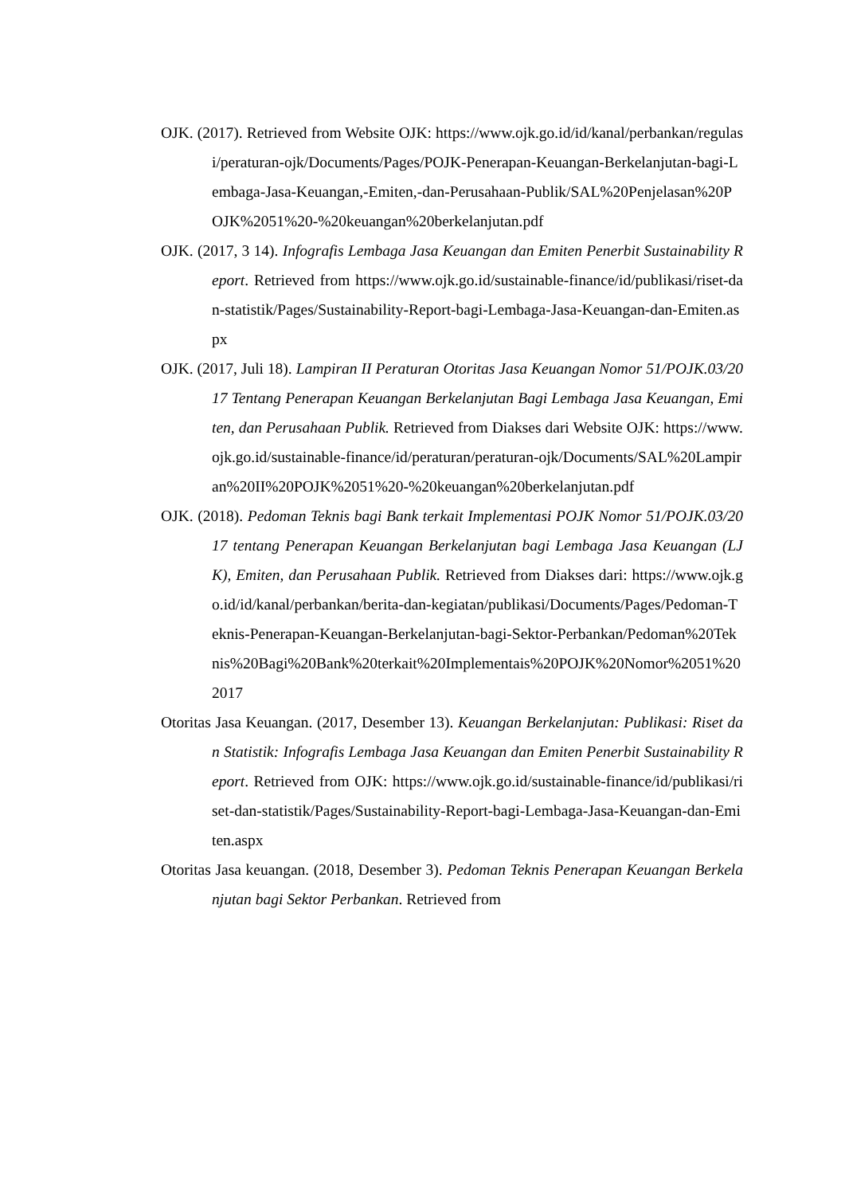OJK. (2017). Retrieved from Website OJK: https://www.ojk.go.id/id/kanal/perbankan/regulasi/peraturan-ojk/Documents/Pages/POJK-Penerapan-Keuangan-Berkelanjutan-bagi-Lembaga-Jasa-Keuangan,-Emiten,-dan-Perusahaan-Publik/SAL%20Penjelasan%20POJK%2051%20-%20keuangan%20berkelanjutan.pdf
OJK. (2017, 3 14). Infografis Lembaga Jasa Keuangan dan Emiten Penerbit Sustainability Report. Retrieved from https://www.ojk.go.id/sustainable-finance/id/publikasi/riset-dan-statistik/Pages/Sustainability-Report-bagi-Lembaga-Jasa-Keuangan-dan-Emiten.aspx
OJK. (2017, Juli 18). Lampiran II Peraturan Otoritas Jasa Keuangan Nomor 51/POJK.03/2017 Tentang Penerapan Keuangan Berkelanjutan Bagi Lembaga Jasa Keuangan, Emiten, dan Perusahaan Publik. Retrieved from Diakses dari Website OJK: https://www.ojk.go.id/sustainable-finance/id/peraturan/peraturan-ojk/Documents/SAL%20Lampiran%20II%20POJK%2051%20-%20keuangan%20berkelanjutan.pdf
OJK. (2018). Pedoman Teknis bagi Bank terkait Implementasi POJK Nomor 51/POJK.03/2017 tentang Penerapan Keuangan Berkelanjutan bagi Lembaga Jasa Keuangan (LJK), Emiten, dan Perusahaan Publik. Retrieved from Diakses dari: https://www.ojk.go.id/id/kanal/perbankan/berita-dan-kegiatan/publikasi/Documents/Pages/Pedoman-Teknis-Penerapan-Keuangan-Berkelanjutan-bagi-Sektor-Perbankan/Pedoman%20Teknis%20Bagi%20Bank%20terkait%20Implementais%20POJK%20Nomor%2051%202017
Otoritas Jasa Keuangan. (2017, Desember 13). Keuangan Berkelanjutan: Publikasi: Riset dan Statistik: Infografis Lembaga Jasa Keuangan dan Emiten Penerbit Sustainability Report. Retrieved from OJK: https://www.ojk.go.id/sustainable-finance/id/publikasi/riset-dan-statistik/Pages/Sustainability-Report-bagi-Lembaga-Jasa-Keuangan-dan-Emiten.aspx
Otoritas Jasa keuangan. (2018, Desember 3). Pedoman Teknis Penerapan Keuangan Berkelanjutan bagi Sektor Perbankan. Retrieved from